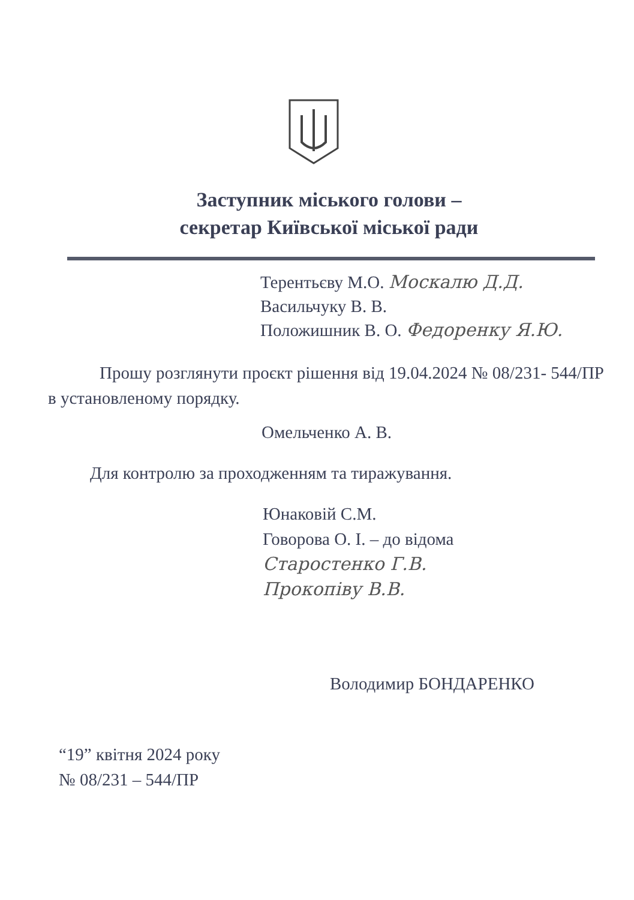Заступник міського голови –
секретар Київської міської ради
Терентьєву М.О. Москалю Д.Д.
Васильчуку В. В.
Положишник В. О. Федоренку Я.Ю.
Прошу розглянути проєкт рішення від 19.04.2024 № 08/231- 544/ПР в установленому порядку.
Омельченко А. В.
Для контролю за проходженням та тиражування.
Юнаковій С.М.
Говорова О. І. – до відома
Старостенко Г.В.
Прокопіву В.В.
Володимир БОНДАРЕНКО
“19” квітня 2024 року
№ 08/231 – 544/ПР